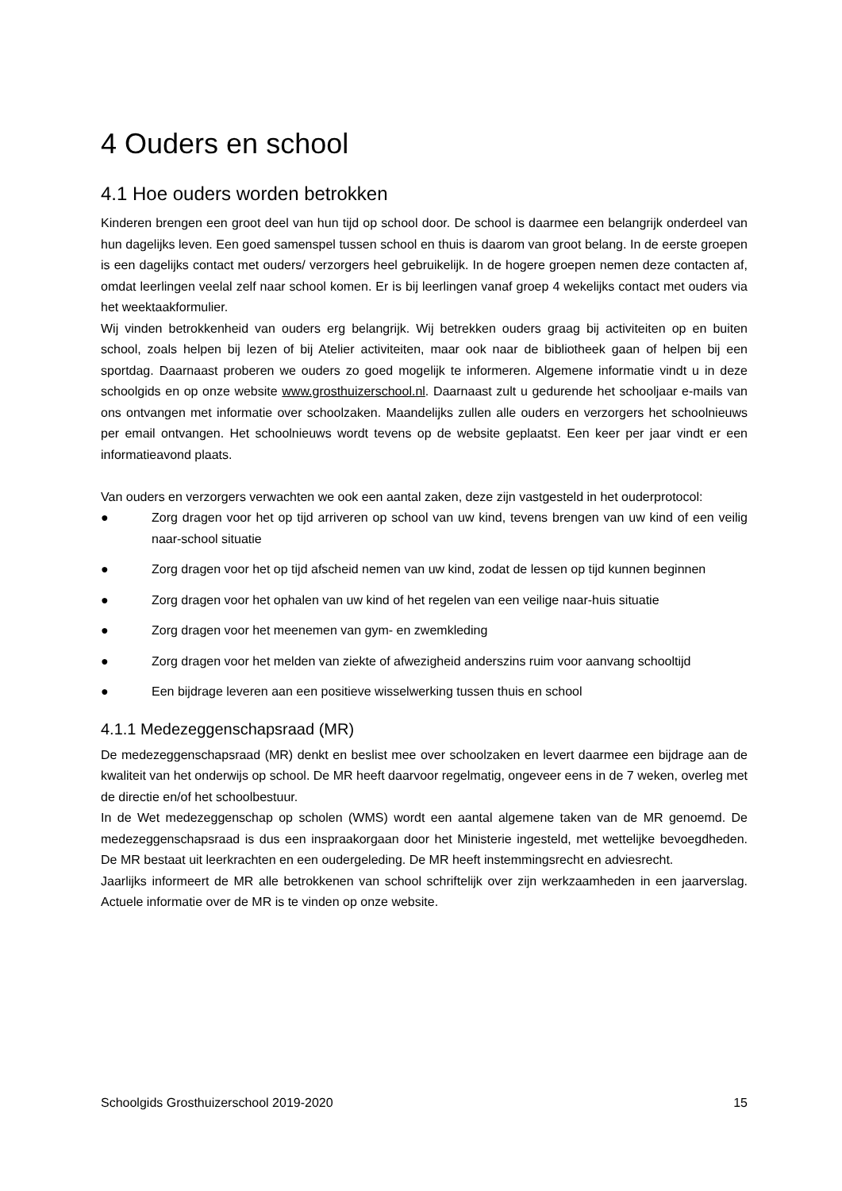4 Ouders en school
4.1 Hoe ouders worden betrokken
Kinderen brengen een groot deel van hun tijd op school door. De school is daarmee een belangrijk onderdeel van hun dagelijks leven. Een goed samenspel tussen school en thuis is daarom van groot belang. In de eerste groepen is een dagelijks contact met ouders/ verzorgers heel gebruikelijk. In de hogere groepen nemen deze contacten af, omdat leerlingen veelal zelf naar school komen. Er is bij leerlingen vanaf groep 4 wekelijks contact met ouders via het weektaakformulier.
Wij vinden betrokkenheid van ouders erg belangrijk. Wij betrekken ouders graag bij activiteiten op en buiten school, zoals helpen bij lezen of bij Atelier activiteiten, maar ook naar de bibliotheek gaan of helpen bij een sportdag. Daarnaast proberen we ouders zo goed mogelijk te informeren. Algemene informatie vindt u in deze schoolgids en op onze website www.grosthuizerschool.nl. Daarnaast zult u gedurende het schooljaar e-mails van ons ontvangen met informatie over schoolzaken. Maandelijks zullen alle ouders en verzorgers het schoolnieuws per email ontvangen. Het schoolnieuws wordt tevens op de website geplaatst. Een keer per jaar vindt er een informatieavond plaats.
Van ouders en verzorgers verwachten we ook een aantal zaken, deze zijn vastgesteld in het ouderprotocol:
● Zorg dragen voor het op tijd arriveren op school van uw kind, tevens brengen van uw kind of een veilig naar-school situatie
● Zorg dragen voor het op tijd afscheid nemen van uw kind, zodat de lessen op tijd kunnen beginnen
● Zorg dragen voor het ophalen van uw kind of het regelen van een veilige naar-huis situatie
● Zorg dragen voor het meenemen van gym- en zwemkleding
● Zorg dragen voor het melden van ziekte of afwezigheid anderszins ruim voor aanvang schooltijd
● Een bijdrage leveren aan een positieve wisselwerking tussen thuis en school
4.1.1 Medezeggenschapsraad (MR)
De medezeggenschapsraad (MR) denkt en beslist mee over schoolzaken en levert daarmee een bijdrage aan de kwaliteit van het onderwijs op school. De MR heeft daarvoor regelmatig, ongeveer eens in de 7 weken, overleg met de directie en/of het schoolbestuur.
In de Wet medezeggenschap op scholen (WMS) wordt een aantal algemene taken van de MR genoemd. De medezeggenschapsraad is dus een inspraakorgaan door het Ministerie ingesteld, met wettelijke bevoegdheden. De MR bestaat uit leerkrachten en een oudergeleding. De MR heeft instemmingsrecht en adviesrecht.
Jaarlijks informeert de MR alle betrokkenen van school schriftelijk over zijn werkzaamheden in een jaarverslag. Actuele informatie over de MR is te vinden op onze website.
Schoolgids Grosthuizerschool 2019-2020 15